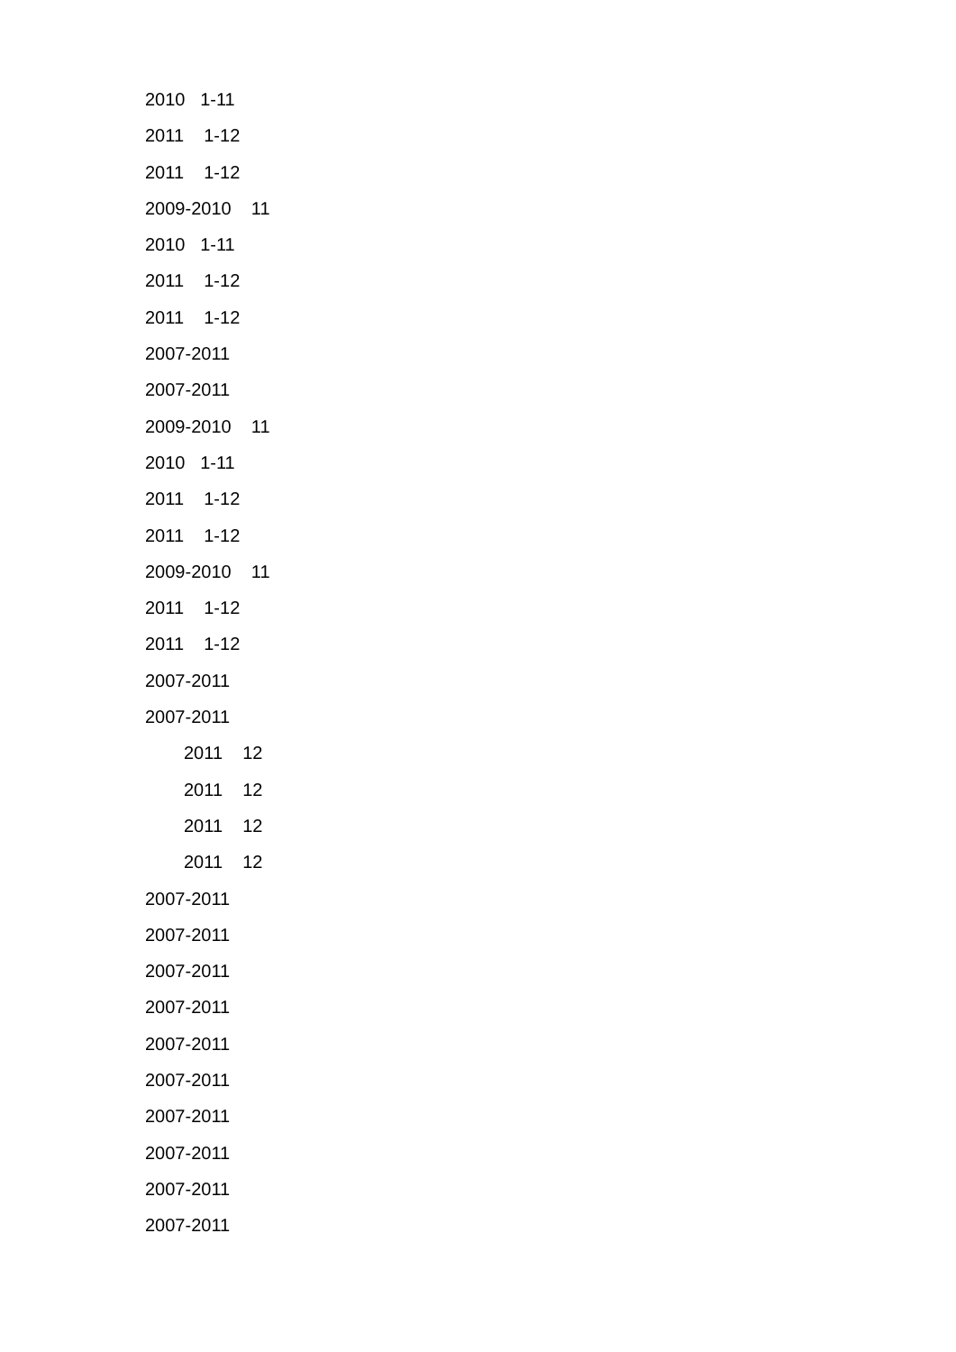2010 1-11
2011 1-12
2011 1-12
2009-2010 11
2010 1-11
2011 1-12
2011 1-12
2007-2011
2007-2011
2009-2010 11
2010 1-11
2011 1-12
2011 1-12
2009-2010 11
2011 1-12
2011 1-12
2007-2011
2007-2011
2011 12
2011 12
2011 12
2011 12
2007-2011
2007-2011
2007-2011
2007-2011
2007-2011
2007-2011
2007-2011
2007-2011
2007-2011
2007-2011